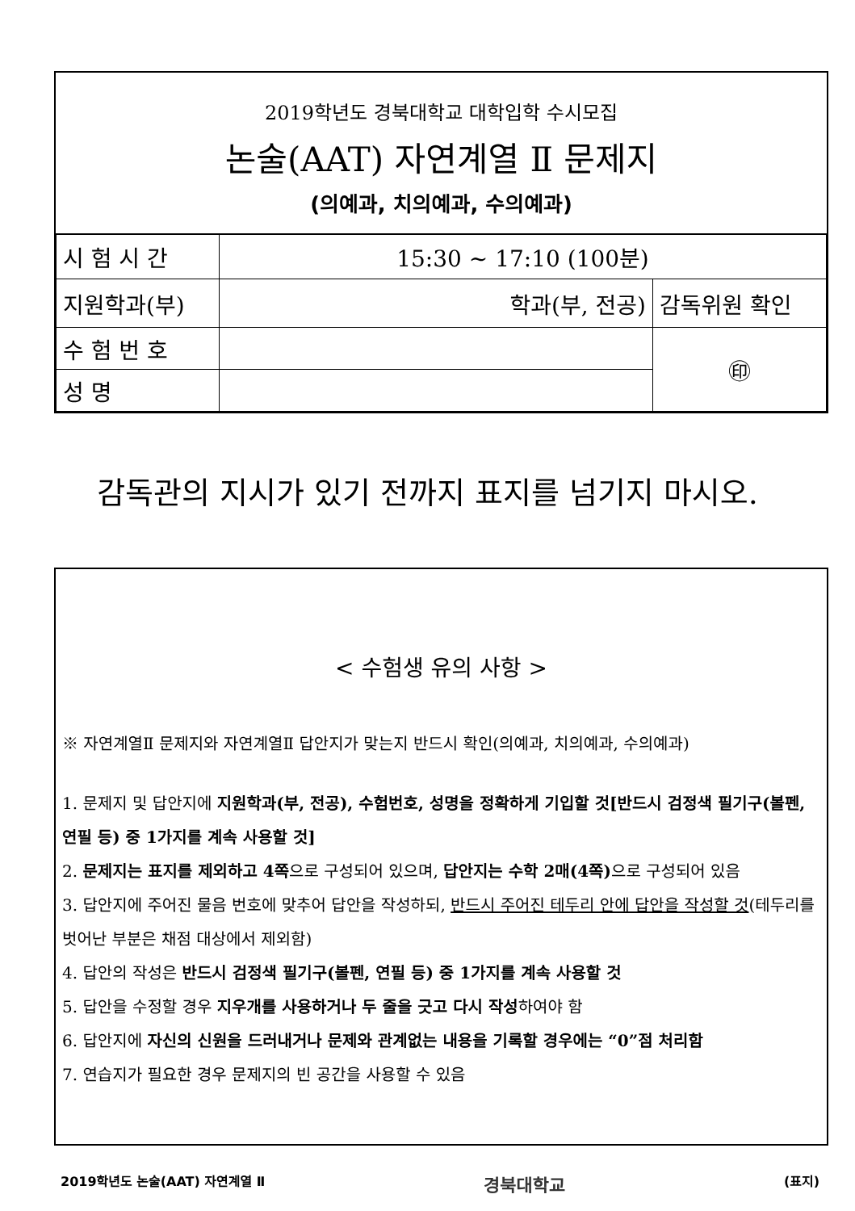2019학년도 경북대학교 대학입학 수시모집
논술(AAT) 자연계열 Ⅱ 문제지
(의예과, 치의예과, 수의예과)
| 시 험 시 간 | 15:30 ~ 17:10 (100분) | |
| 지원학과(부) | 학과(부, 전공) | 감독위원 확인 |
| 수 험 번 호 | | ㊞ |
| 성 명 | | |
감독관의 지시가 있기 전까지 표지를 넘기지 마시오.
< 수험생 유의 사항 >
※ 자연계열Ⅱ 문제지와 자연계열Ⅱ 답안지가 맞는지 반드시 확인(의예과, 치의예과, 수의예과)
1. 문제지 및 답안지에 지원학과(부, 전공), 수험번호, 성명을 정확하게 기입할 것[반드시 검정색 필기구(볼펜, 연필 등) 중 1가지를 계속 사용할 것]
2. 문제지는 표지를 제외하고 4쪽으로 구성되어 있으며, 답안지는 수학 2매(4쪽) 으로 구성되어 있음
3. 답안지에 주어진 물음 번호에 맞추어 답안을 작성하되, 반드시 주어진 테두리 안에 답안을 작성할 것(테두리를 벗어난 부분은 채점 대상에서 제외함)
4. 답안의 작성은 반드시 검정색 필기구(볼펜, 연필 등) 중 1가지를 계속 사용할 것
5. 답안을 수정할 경우 지우개를 사용하거나 두 줄을 긋고 다시 작성하여야 함
6. 답안지에 자신의 신원을 드러내거나 문제와 관계없는 내용을 기록할 경우에는 “0”점 처리함
7. 연습지가 필요한 경우 문제지의 빈 공간을 사용할 수 있음
2019학년도 논술(AAT) 자연계열 Ⅱ 경북대학교 (표지)